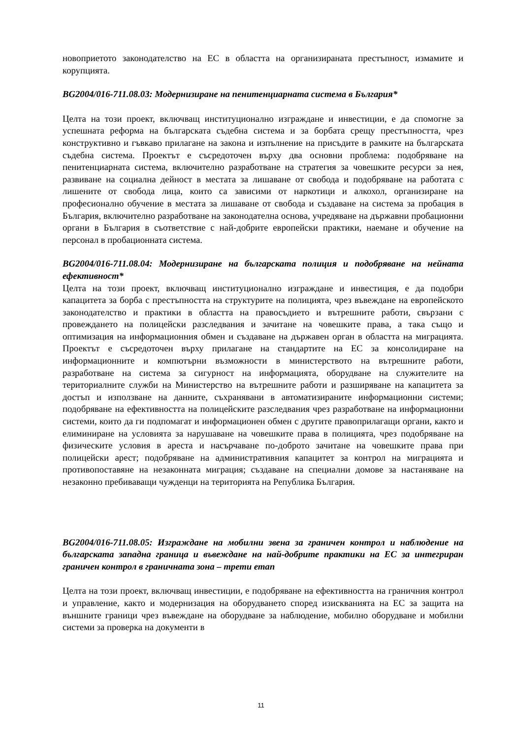новоприетото законодателство на ЕС в областта на организираната престъпност, измамите и корупцията.
BG2004/016-711.08.03: Модернизиране на пенитенциарната система в България*
Целта на този проект, включващ институционално изграждане и инвестиции, е да спомогне за успешната реформа на българската съдебна система и за борбата срещу престъпността, чрез конструктивно и гъвкаво прилагане на закона и изпълнение на присъдите в рамките на българската съдебна система. Проектът е съсредоточен върху два основни проблема: подобряване на пенитенциарната система, включително разработване на стратегия за човешките ресурси за нея, развиване на социална дейност в местата за лишаване от свобода и подобряване на работата с лишените от свобода лица, които са зависими от наркотици и алкохол, организиране на професионално обучение в местата за лишаване от свобода и създаване на система за пробация в България, включително разработване на законодателна основа, учредяване на държавни пробационни органи в България в съответствие с най-добрите европейски практики, наемане и обучение на персонал в пробационната система.
BG2004/016-711.08.04: Модернизиране на българската полиция и подобряване на нейната ефективност*
Целта на този проект, включващ институционално изграждане и инвестиция, е да подобри капацитета за борба с престъпността на структурите на полицията, чрез въвеждане на европейското законодателство и практики в областта на правосъдието и вътрешните работи, свързани с провеждането на полицейски разследвания и зачитане на човешките права, а така също и оптимизация на информационния обмен и създаване на държавен орган в областта на миграцията. Проектът е съсредоточен върху прилагане на стандартите на ЕС за консолидиране на информационните и компютърни възможности в министерството на вътрешните работи, разработване на система за сигурност на информацията, оборудване на служителите на териториалните служби на Министерство на вътрешните работи и разширяване на капацитета за достъп и използване на данните, съхранявани в автоматизираните информационни системи; подобряване на ефективността на полицейските разследвания чрез разработване на информационни системи, които да ги подпомагат и информационен обмен с другите правоприлагащи органи, както и елиминиране на условията за нарушаване на човешките права в полицията, чрез подобряване на физическите условия в ареста и насърчаване по-доброто зачитане на човешките права при полицейски арест; подобряване на административния капацитет за контрол на миграцията и противопоставяне на незаконната миграция; създаване на специални домове за настаняване на незаконно пребиваващи чужденци на територията на Република България.
BG2004/016-711.08.05: Изграждане на мобилни звена за граничен контрол и наблюдение на българската западна граница и въвеждане на най-добрите практики на ЕС за интегриран граничен контрол в граничната зона – трети етап
Целта на този проект, включващ инвестиции, е подобряване на ефективността на граничния контрол и управление, както и модернизация на оборудването според изискванията на ЕС за защита на външните граници чрез въвеждане на оборудване за наблюдение, мобилно оборудване и мобилни системи за проверка на документи в
11